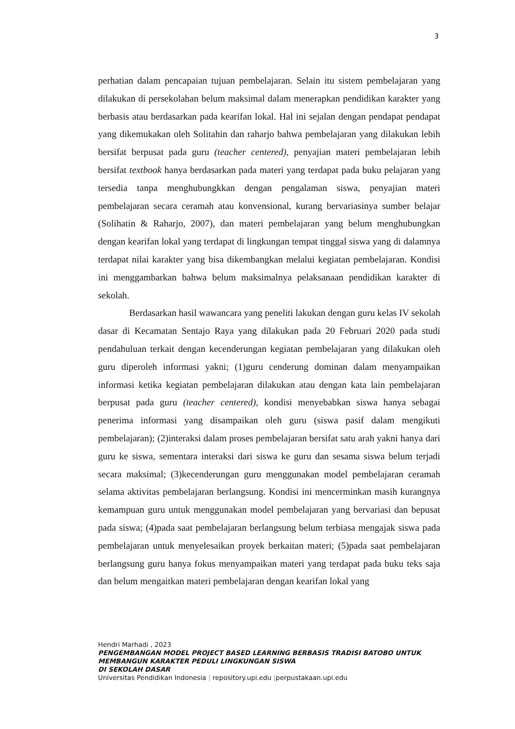3
perhatian dalam pencapaian tujuan pembelajaran. Selain itu sistem pembelajaran yang dilakukan di persekolahan belum maksimal dalam menerapkan pendidikan karakter yang berbasis atau berdasarkan pada kearifan lokal. Hal ini sejalan dengan pendapat pendapat yang dikemukakan oleh Solitahin dan raharjo bahwa pembelajaran yang dilakukan lebih bersifat berpusat pada guru (teacher centered), penyajian materi pembelajaran lebih bersifat textbook hanya berdasarkan pada materi yang terdapat pada buku pelajaran yang tersedia tanpa menghubungkkan dengan pengalaman siswa, penyajian materi pembelajaran secara ceramah atau konvensional, kurang bervariasinya sumber belajar (Solihatin & Raharjo, 2007), dan materi pembelajaran yang belum menghubungkan dengan kearifan lokal yang terdapat di lingkungan tempat tinggal siswa yang di dalamnya terdapat nilai karakter yang bisa dikembangkan melalui kegiatan pembelajaran. Kondisi ini menggambarkan bahwa belum maksimalnya pelaksanaan pendidikan karakter di sekolah.
Berdasarkan hasil wawancara yang peneliti lakukan dengan guru kelas IV sekolah dasar di Kecamatan Sentajo Raya yang dilakukan pada 20 Februari 2020 pada studi pendahuluan terkait dengan kecenderungan kegiatan pembelajaran yang dilakukan oleh guru diperoleh informasi yakni; (1)guru cenderung dominan dalam menyampaikan informasi ketika kegiatan pembelajaran dilakukan atau dengan kata lain pembelajaran berpusat pada guru (teacher centered), kondisi menyebabkan siswa hanya sebagai penerima informasi yang disampaikan oleh guru (siswa pasif dalam mengikuti pembelajaran); (2)interaksi dalam proses pembelajaran bersifat satu arah yakni hanya dari guru ke siswa, sementara interaksi dari siswa ke guru dan sesama siswa belum terjadi secara maksimal; (3)kecenderungan guru menggunakan model pembelajaran ceramah selama aktivitas pembelajaran berlangsung. Kondisi ini mencerminkan masih kurangnya kemampuan guru untuk menggunakan model pembelajaran yang bervariasi dan bepusat pada siswa; (4)pada saat pembelajaran berlangsung belum terbiasa mengajak siswa pada pembelajaran untuk menyelesaikan proyek berkaitan materi; (5)pada saat pembelajaran berlangsung guru hanya fokus menyampaikan materi yang terdapat pada buku teks saja dan belum mengaitkan materi pembelajaran dengan kearifan lokal yang
Hendri Marhadi , 2023
PENGEMBANGAN MODEL PROJECT BASED LEARNING BERBASIS TRADISI BATOBO UNTUK
MEMBANGUN KARAKTER PEDULI LINGKUNGAN SISWA
DI SEKOLAH DASAR
Universitas Pendidikan Indonesia | repository.upi.edu |perpustakaan.upi.edu